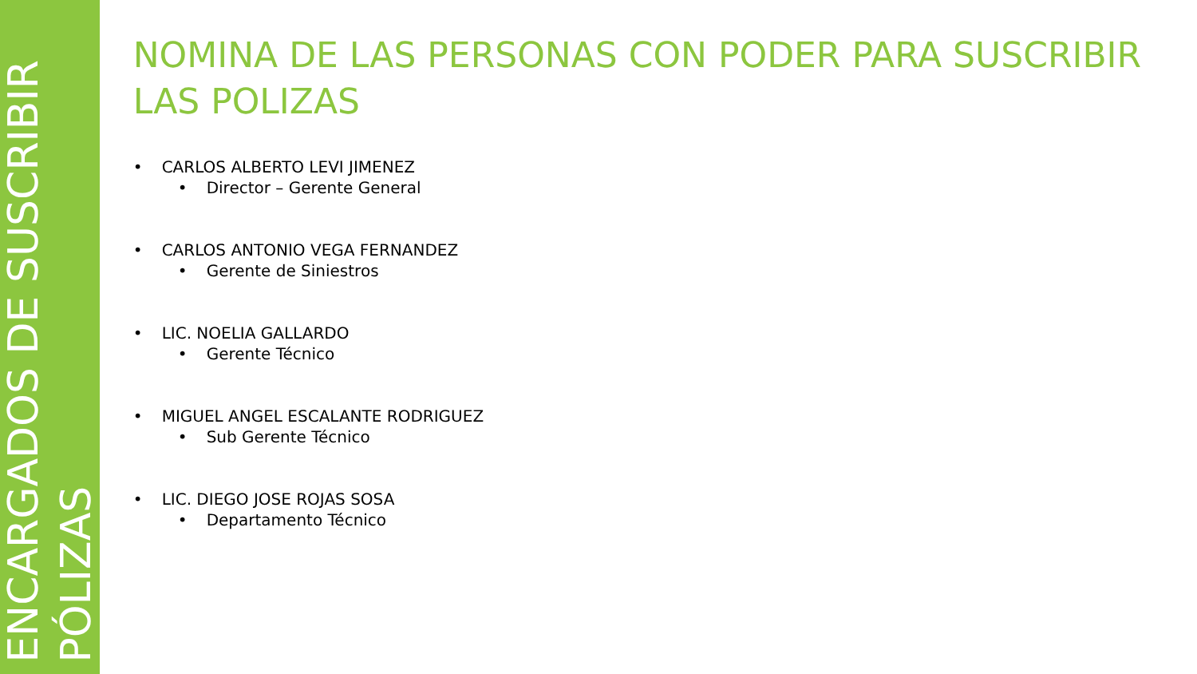ENCARGADOS DE SUSCRIBIR
PÓLIZAS
NOMINA DE LAS PERSONAS CON PODER PARA SUSCRIBIR LAS POLIZAS
• CARLOS ALBERTO LEVI JIMENEZ
• Director – Gerente General
• CARLOS ANTONIO VEGA FERNANDEZ
• Gerente de Siniestros
• LIC. NOELIA GALLARDO
• Gerente Técnico
• MIGUEL ANGEL ESCALANTE RODRIGUEZ
• Sub Gerente Técnico
• LIC. DIEGO JOSE ROJAS SOSA
• Departamento Técnico